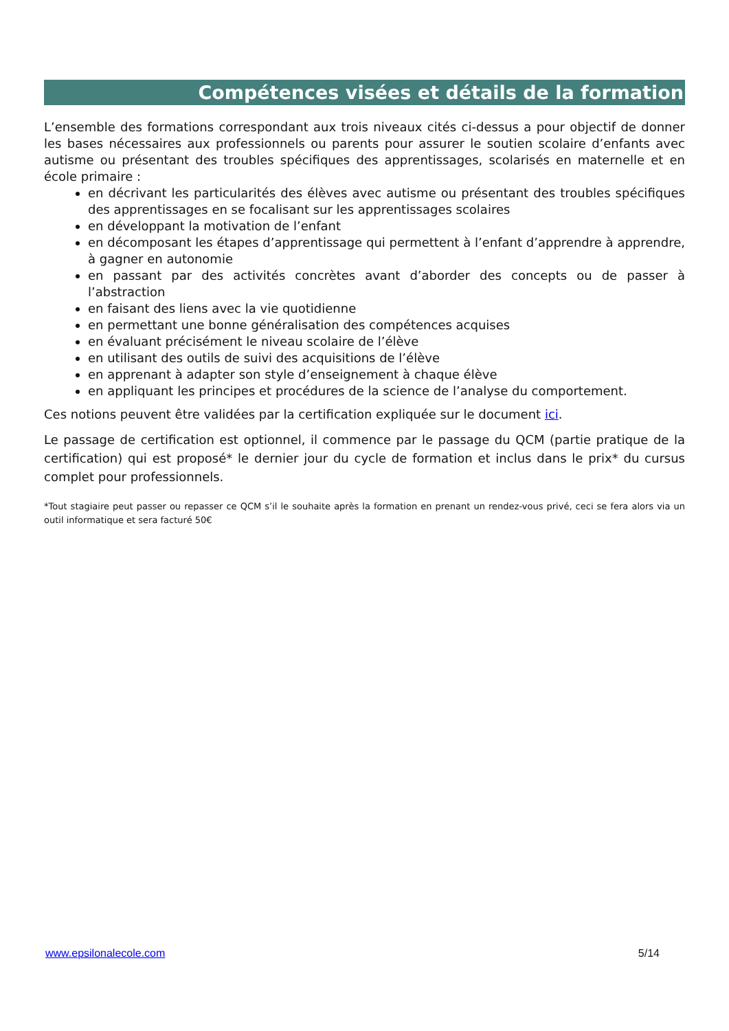Compétences visées et détails de la formation
L’ensemble des formations correspondant aux trois niveaux cités ci-dessus a pour objectif de donner les bases nécessaires aux professionnels ou parents pour assurer le soutien scolaire d’enfants avec autisme ou présentant des troubles spécifiques des apprentissages, scolarisés en maternelle et en école primaire :
en décrivant les particularités des élèves avec autisme ou présentant des troubles spécifiques des apprentissages en se focalisant sur les apprentissages scolaires
en développant la motivation de l’enfant
en décomposant les étapes d’apprentissage qui permettent à l’enfant d’apprendre à apprendre, à gagner en autonomie
en passant par des activités concrètes avant d’aborder des concepts ou de passer à l’abstraction
en faisant des liens avec la vie quotidienne
en permettant une bonne généralisation des compétences acquises
en évaluant précisément le niveau scolaire de l’élève
en utilisant des outils de suivi des acquisitions de l’élève
en apprenant à adapter son style d’enseignement à chaque élève
en appliquant les principes et procédures de la science de l’analyse du comportement.
Ces notions peuvent être validées par la certification expliquée sur le document ici.
Le passage de certification est optionnel, il commence par le passage du QCM (partie pratique de la certification) qui est proposé* le dernier jour du cycle de formation et inclus dans le prix* du cursus complet pour professionnels.
*Tout stagiaire peut passer ou repasser ce QCM s’il le souhaite après la formation en prenant un rendez-vous privé, ceci se fera alors via un outil informatique et sera facturé 50€
www.epsilonalecole.com 5/14